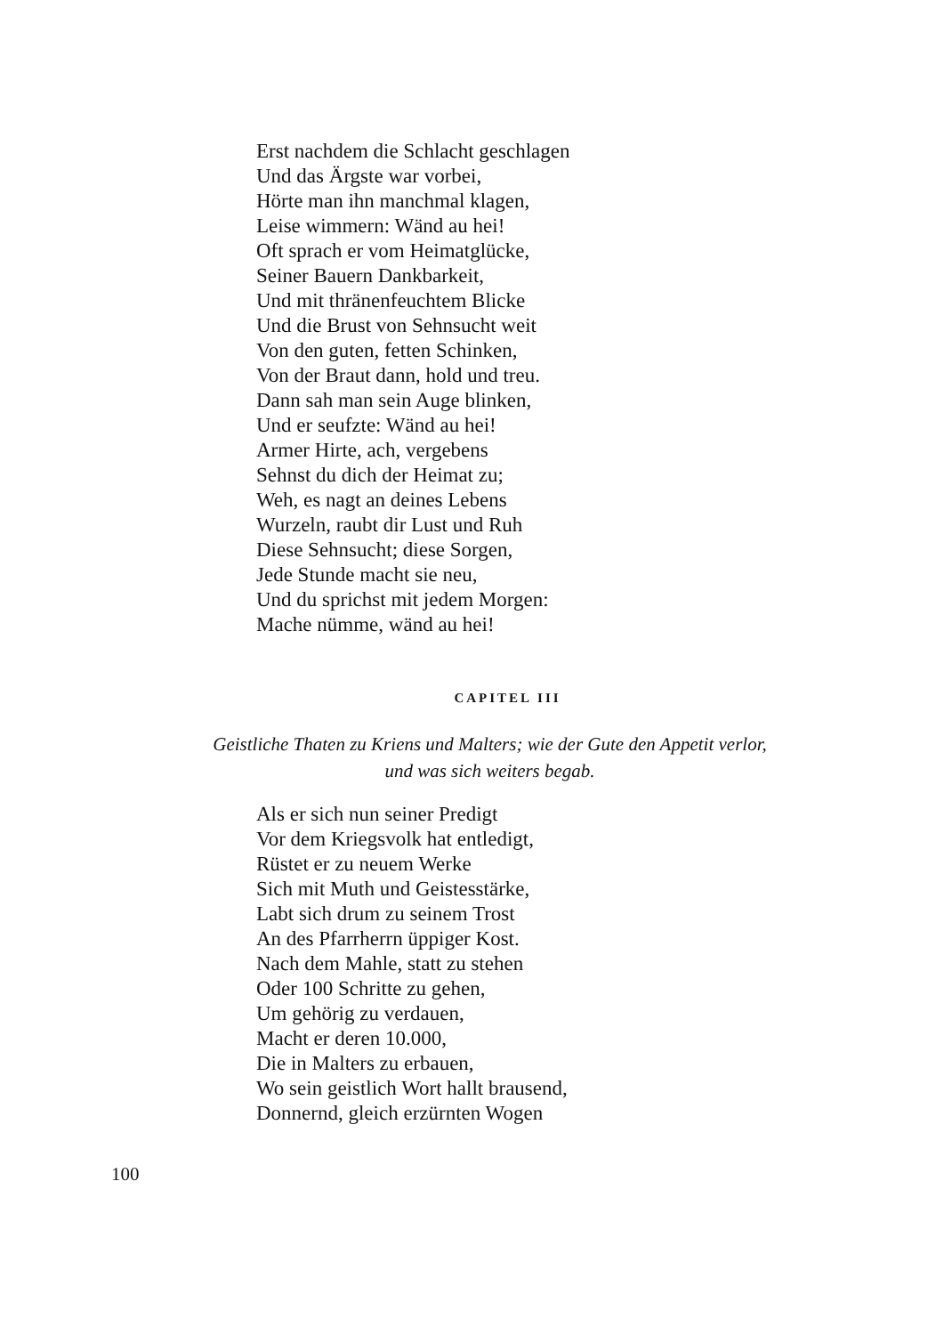Erst nachdem die Schlacht geschlagen
Und das Ärgste war vorbei,
Hörte man ihn manchmal klagen,
Leise wimmern: Wänd au hei!
Oft sprach er vom Heimatglücke,
Seiner Bauern Dankbarkeit,
Und mit thränenfeuchtem Blicke
Und die Brust von Sehnsucht weit
Von den guten, fetten Schinken,
Von der Braut dann, hold und treu.
Dann sah man sein Auge blinken,
Und er seufzte: Wänd au hei!
Armer Hirte, ach, vergebens
Sehnst du dich der Heimat zu;
Weh, es nagt an deines Lebens
Wurzeln, raubt dir Lust und Ruh
Diese Sehnsucht; diese Sorgen,
Jede Stunde macht sie neu,
Und du sprichst mit jedem Morgen:
Mache nümme, wänd au hei!
CAPITEL III
Geistliche Thaten zu Kriens und Malters; wie der Gute den Appetit verlor,
und was sich weiters begab.
Als er sich nun seiner Predigt
Vor dem Kriegsvolk hat entledigt,
Rüstet er zu neuem Werke
Sich mit Muth und Geistesstärke,
Labt sich drum zu seinem Trost
An des Pfarrherrn üppiger Kost.
Nach dem Mahle, statt zu stehen
Oder 100 Schritte zu gehen,
Um gehörig zu verdauen,
Macht er deren 10.000,
Die in Malters zu erbauen,
Wo sein geistlich Wort hallt brausend,
Donnernd, gleich erzürnten Wogen
100